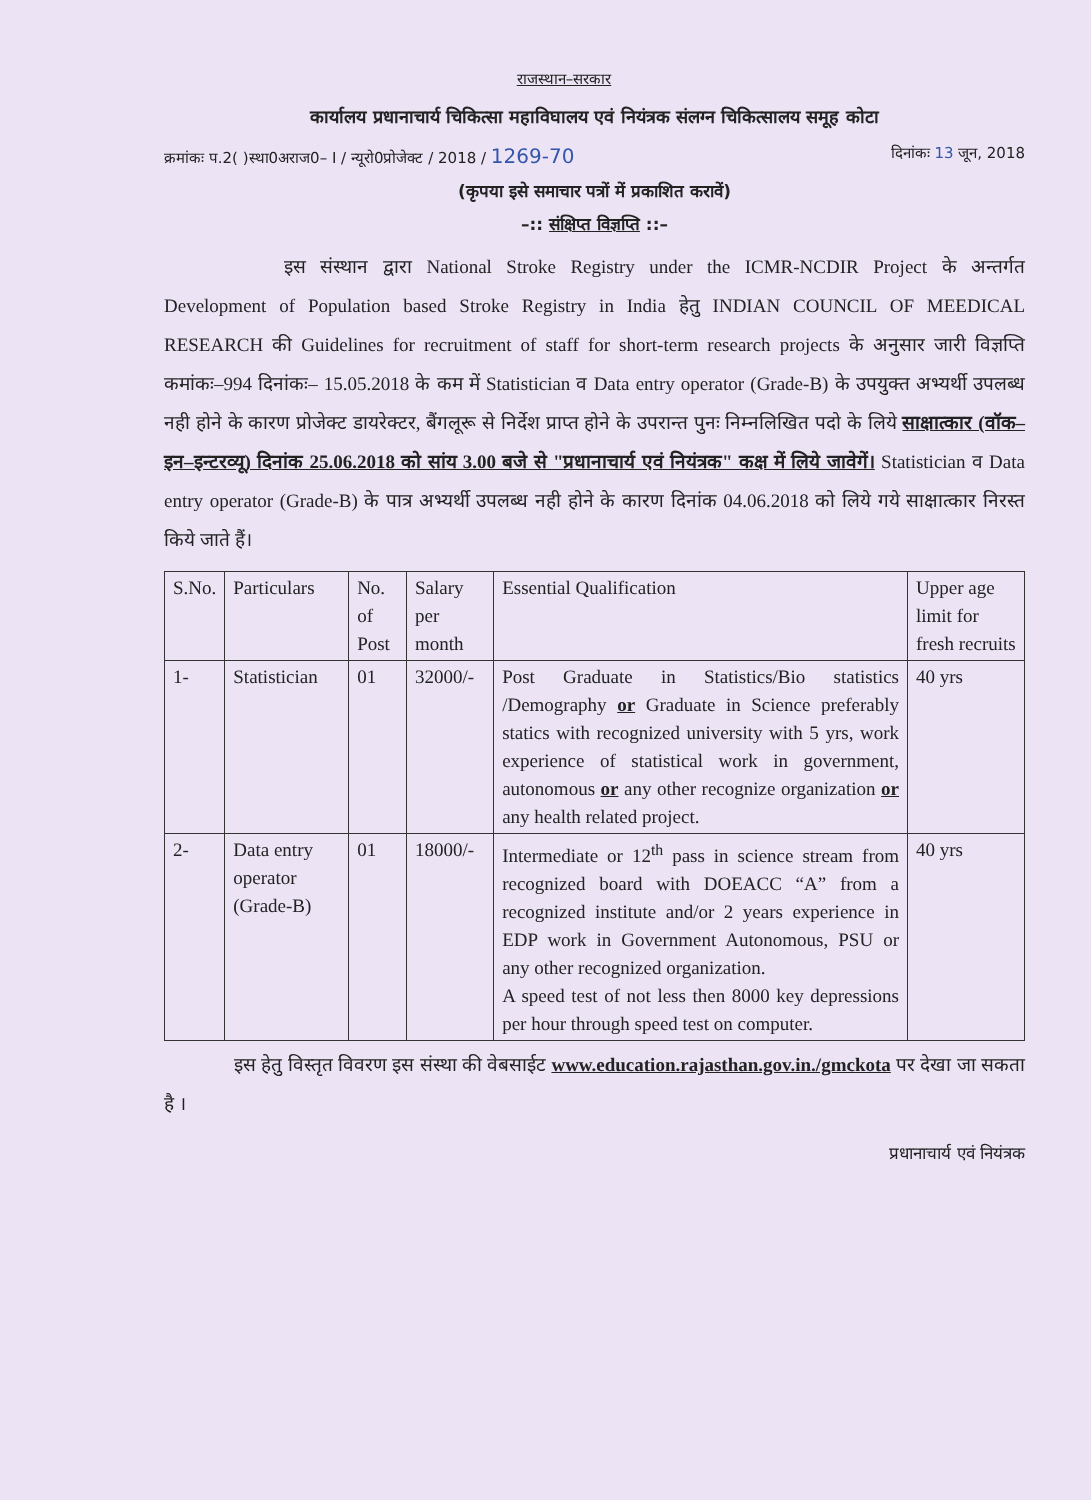राजस्थान–सरकार
कार्यालय प्रधानाचार्य चिकित्सा महाविघालय एवं नियंत्रक संलग्न चिकित्सालय समूह कोटा
क्रमांकः प.2( )स्था0अराज0– I / न्यूरो0प्रोजेक्ट / 2018 / 1269-70 दिनांकः 13 जून, 2018
(कृपया इसे समाचार पत्रों में प्रकाशित करावें)
–:: संक्षिप्त विज्ञप्ति ::–
इस संस्थान द्वारा National Stroke Registry under the ICMR-NCDIR Project के अन्तर्गत Development of Population based Stroke Registry in India हेतु INDIAN COUNCIL OF MEEDICAL RESEARCH की Guidelines for recruitment of staff for short-term research projects के अनुसार जारी विज्ञप्ति कमांकः–994 दिनांकः– 15.05.2018 के कम में Statistician व Data entry operator (Grade-B) के उपयुक्त अभ्यर्थी उपलब्ध नही होने के कारण प्रोजेक्ट डायरेक्टर, बैंगलूरू से निर्देश प्राप्त होने के उपरान्त पुनः निम्नलिखित पदो के लिये साक्षात्कार (वॉक–इन–इन्टरव्यू) दिनांक 25.06.2018 को सांय 3.00 बजे से "प्रधानाचार्य एवं नियंत्रक" कक्ष में लिये जावेगें। Statistician व Data entry operator (Grade-B) के पात्र अभ्यर्थी उपलब्ध नही होने के कारण दिनांक 04.06.2018 को लिये गये साक्षात्कार निरस्त किये जाते हैं।
| S.No. | Particulars | No. of Post | Salary per month | Essential Qualification | Upper age limit for fresh recruits |
| 1- | Statistician | 01 | 32000/- | Post Graduate in Statistics/Bio statistics /Demography or Graduate in Science preferably statics with recognized university with 5 yrs, work experience of statistical work in government, autonomous or any other recognize organization or any health related project. | 40 yrs |
| 2- | Data entry operator (Grade-B) | 01 | 18000/- | Intermediate or 12<sup>th</sup> pass in science stream from recognized board with DOEACC “A” from a recognized institute and/or 2 years experience in EDP work in Government Autonomous, PSU or any other recognized organization. A speed test of not less then 8000 key depressions per hour through speed test on computer. | 40 yrs |
इस हेतु विस्तृत विवरण इस संस्था की वेबसाईट www.education.rajasthan.gov.in./gmckota पर देखा जा सकता है ।
प्रधानाचार्य एवं नियंत्रक